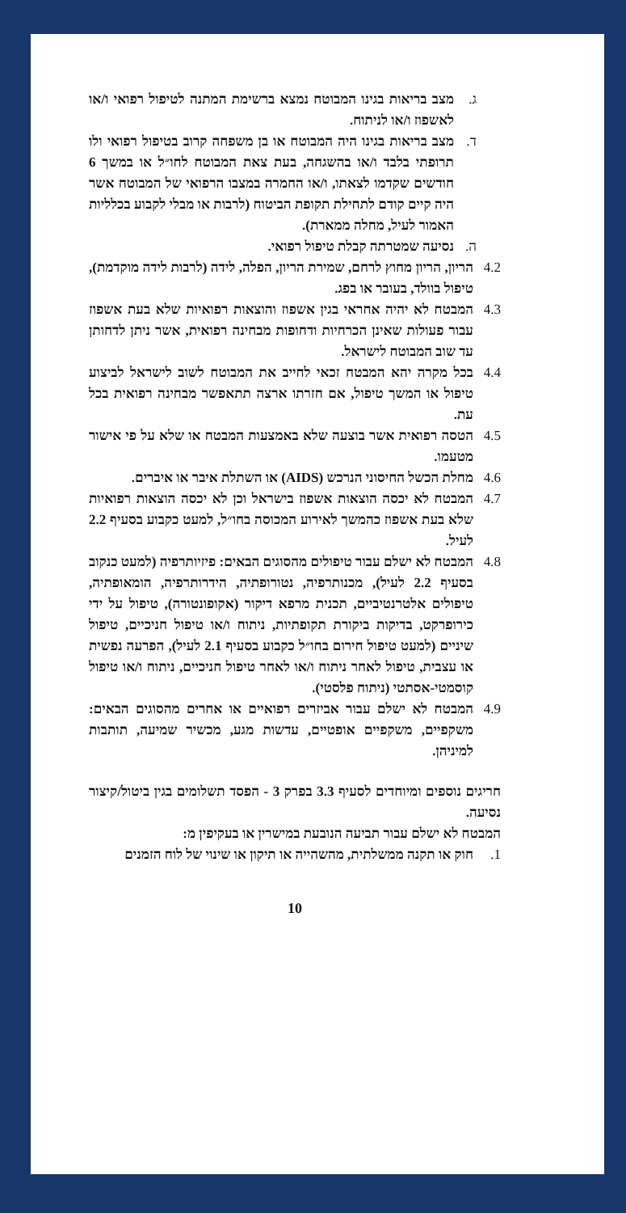ג. מצב בריאות בגינו המבוטח נמצא ברשימת המתנה לטיפול רפואי ו/או לאשפוז ו/או לניתוח.
ד. מצב בריאות בגינו היה המבוטח או בן משפחה קרוב בטיפול רפואי ולו תרופתי בלבד ו/או בהשגחה, בעת צאת המבוטח לחו״ל או במשך 6 חודשים שקדמו לצאתו, ו/או החמרה במצבו הרפואי של המבוטח אשר היה קיים קודם לתחילת תקופת הביטוח (לרבות או מבלי לקבוע בכלליות האמור לעיל, מחלה ממארת).
ה. נסיעה שמטרתה קבלת טיפול רפואי.
4.2 הריון, הריון מחוץ לרחם, שמירת הריון, הפלה, לידה (לרבות לידה מוקדמת), טיפול בוולד, בעובר או בפג.
4.3 המבטח לא יהיה אחראי בגין אשפוז והוצאות רפואיות שלא בעת אשפוז עבור פעולות שאינן הכרחיות ודחופות מבחינה רפואית, אשר ניתן לדחותן עד שוב המבוטח לישראל.
4.4 בכל מקרה יהא המבטח זכאי לחייב את המבוטח לשוב לישראל לביצוע טיפול או המשך טיפול, אם חזרתו ארצה תתאפשר מבחינה רפואית בכל עת.
4.5 הטסה רפואית אשר בוצעה שלא באמצעות המבטח או שלא על פי אישור מטעמו.
4.6 מחלת הכשל החיסוני הנרכש (AIDS) או השתלת איבר או איברים.
4.7 המבטח לא יכסה הוצאות אשפוז בישראל וכן לא יכסה הוצאות רפואיות שלא בעת אשפוז כהמשך לאירוע המכוסה בחו״ל, למעט כקבוע בסעיף 2.2 לעיל.
4.8 המבטח לא ישלם עבור טיפולים מהסוגים הבאים: פיזיותרפיה (למעט כנקוב בסעיף 2.2 לעיל), מכנותרפיה, נטורופתיה, הידרותרפיה, הומאופתיה, טיפולים אלטרנטיביים, תכנית מרפא דיקור (אקופונטורה), טיפול על ידי כירופרקט, בדיקות ביקורת תקופתיות, ניתוח ו/או טיפול חניכיים, טיפול שיניים (למעט טיפול חירום בחו״ל כקבוע בסעיף 2.1 לעיל), הפרעה נפשית או עצבית, טיפול לאחר ניתוח ו/או לאחר טיפול חניכיים, ניתוח ו/או טיפול קוסמטי-אסתטי (ניתוח פלסטי).
4.9 המבטח לא ישלם עבור אביזרים רפואיים או אחרים מהסוגים הבאים: משקפיים, משקפיים אופטיים, עדשות מגע, מכשיר שמיעה, תותבות למיניהן.
חריגים נוספים ומיוחדים לסעיף 3.3 בפרק 3 - הפסד תשלומים בגין ביטול/קיצור נסיעה.
המבטח לא ישלם עבור תביעה הנובעת במישרין או בעקיפין מ:
1. חוק או תקנה ממשלתית, מהשהייה או תיקון או שינוי של לוח הזמנים
10